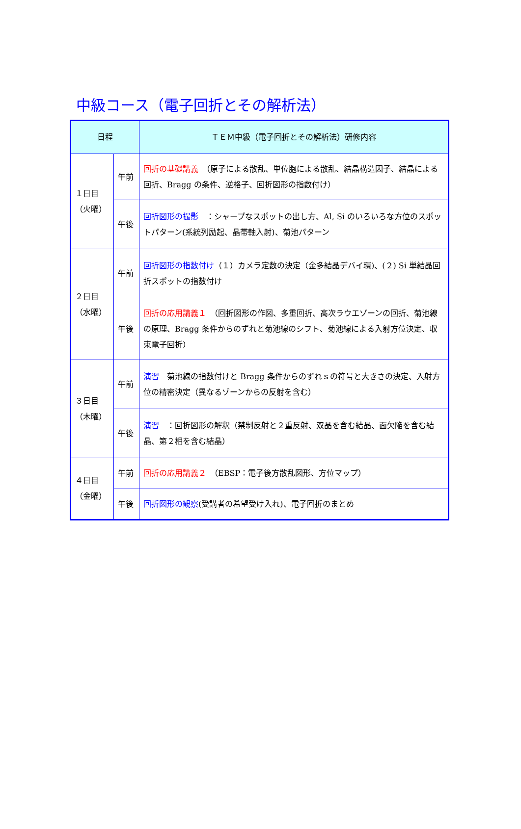中級コース（電子回折とその解析法）
| 日程 | | ＴＥＭ中級（電子回折とその解析法）研修内容 |
| --- | --- | --- |
| １日目 （火曜） | 午前 | 回折の基礎講義 （原子による散乱、単位胞による散乱、結晶構造因子、結晶による回折、Bragg の条件、逆格子、回折図形の指数付け） |
| | 午後 | 回折図形の撮影 ：シャープなスポットの出し方、Al, Si のいろいろな方位のスポットパターン(系統列励起、晶帯軸入射)、菊池パターン |
| ２日目 （水曜） | 午前 | 回折図形の指数付け （１）カメラ定数の決定（金多結晶デバイ環)、(２) Si 単結晶回折スポットの指数付け |
| | 午後 | 回折の応用講義１ （回折図形の作図、多重回折、高次ラウエゾーンの回折、菊池線の原理、Bragg 条件からのずれと菊池線のシフト、菊池線による入射方位決定、収束電子回折） |
| ３日目 （木曜） | 午前 | 演習 菊池線の指数付けと Bragg 条件からのずれｓの符号と大きさの決定、入射方位の精密決定（異なるゾーンからの反射を含む） |
| | 午後 | 演習 ：回折図形の解釈（禁制反射と２重反射、双晶を含む結晶、面欠陥を含む結晶、第２相を含む結晶） |
| ４日目 （金曜） | 午前 | 回折の応用講義２ （EBSP：電子後方散乱図形、方位マップ） |
| | 午後 | 回折図形の観察 (受講者の希望受け入れ)、電子回折のまとめ |